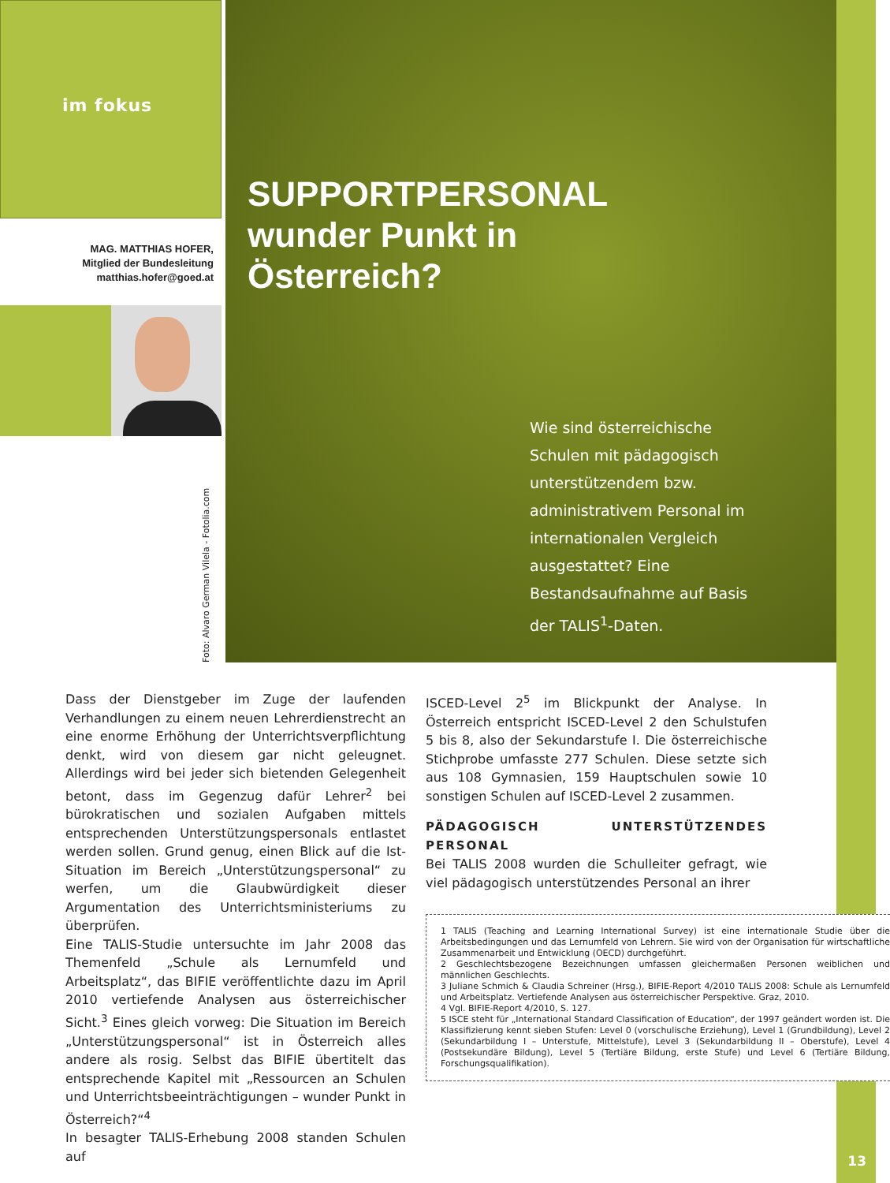im fokus
MAG. MATTHIAS HOFER,
Mitglied der Bundesleitung
matthias.hofer@goed.at
Foto: Alvaro German Vilela - Fotolia.com
13
SUPPORTPERSONAL
wunder Punkt in
Österreich?
Wie sind österreichische Schulen mit pädagogisch unterstützendem bzw. administrativem Personal im internationalen Vergleich ausgestattet? Eine Bestandsaufnahme auf Basis der TALIS<sup>1</sup>-Daten.
Dass der Dienstgeber im Zuge der laufenden Verhandlungen zu einem neuen Lehrerdienstrecht an eine enorme Erhöhung der Unterrichtsverpflichtung denkt, wird von diesem gar nicht geleugnet. Allerdings wird bei jeder sich bietenden Gelegenheit betont, dass im Gegenzug dafür Lehrer<sup>2</sup> bei bürokratischen und sozialen Aufgaben mittels entsprechenden Unterstützungspersonals entlastet werden sollen. Grund genug, einen Blick auf die Ist-Situation im Bereich „Unterstützungspersonal“ zu werfen, um die Glaubwürdigkeit dieser Argumentation des Unterrichtsministeriums zu überprüfen.
Eine TALIS-Studie untersuchte im Jahr 2008 das Themenfeld „Schule als Lernumfeld und Arbeitsplatz“, das BIFIE veröffentlichte dazu im April 2010 vertiefende Analysen aus österreichischer Sicht.<sup>3</sup> Eines gleich vorweg: Die Situation im Bereich „Unterstützungspersonal“ ist in Österreich alles andere als rosig. Selbst das BIFIE übertitelt das entsprechende Kapitel mit „Ressourcen an Schulen und Unterrichtsbeeinträchtigungen – wunder Punkt in Österreich?“<sup>4</sup>
In besagter TALIS-Erhebung 2008 standen Schulen auf
ISCED-Level 2<sup>5</sup> im Blickpunkt der Analyse. In Österreich entspricht ISCED-Level 2 den Schulstufen 5 bis 8, also der Sekundarstufe I. Die österreichische Stichprobe umfasste 277 Schulen. Diese setzte sich aus 108 Gymnasien, 159 Hauptschulen sowie 10 sonstigen Schulen auf ISCED-Level 2 zusammen.
PÄDAGOGISCH UNTERSTÜTZENDES PERSONAL
Bei TALIS 2008 wurden die Schulleiter gefragt, wie viel pädagogisch unterstützendes Personal an ihrer
1 TALIS (Teaching and Learning International Survey) ist eine internationale Studie über die Arbeitsbedingungen und das Lernumfeld von Lehrern. Sie wird von der Organisation für wirtschaftliche Zusammenarbeit und Entwicklung (OECD) durchgeführt.
2 Geschlechtsbezogene Bezeichnungen umfassen gleichermaßen Personen weiblichen und männlichen Geschlechts.
3 Juliane Schmich & Claudia Schreiner (Hrsg.), BIFIE-Report 4/2010 TALIS 2008: Schule als Lernumfeld und Arbeitsplatz. Vertiefende Analysen aus österreichischer Perspektive. Graz, 2010.
4 Vgl. BIFIE-Report 4/2010, S. 127.
5 ISCE steht für „International Standard Classification of Education“, der 1997 geändert worden ist. Die Klassifizierung kennt sieben Stufen: Level 0 (vorschulische Erziehung), Level 1 (Grundbildung), Level 2 (Sekundarbildung I – Unterstufe, Mittelstufe), Level 3 (Sekundarbildung II – Oberstufe), Level 4 (Postsekundäre Bildung), Level 5 (Tertiäre Bildung, erste Stufe) und Level 6 (Tertiäre Bildung, Forschungsqualifikation).